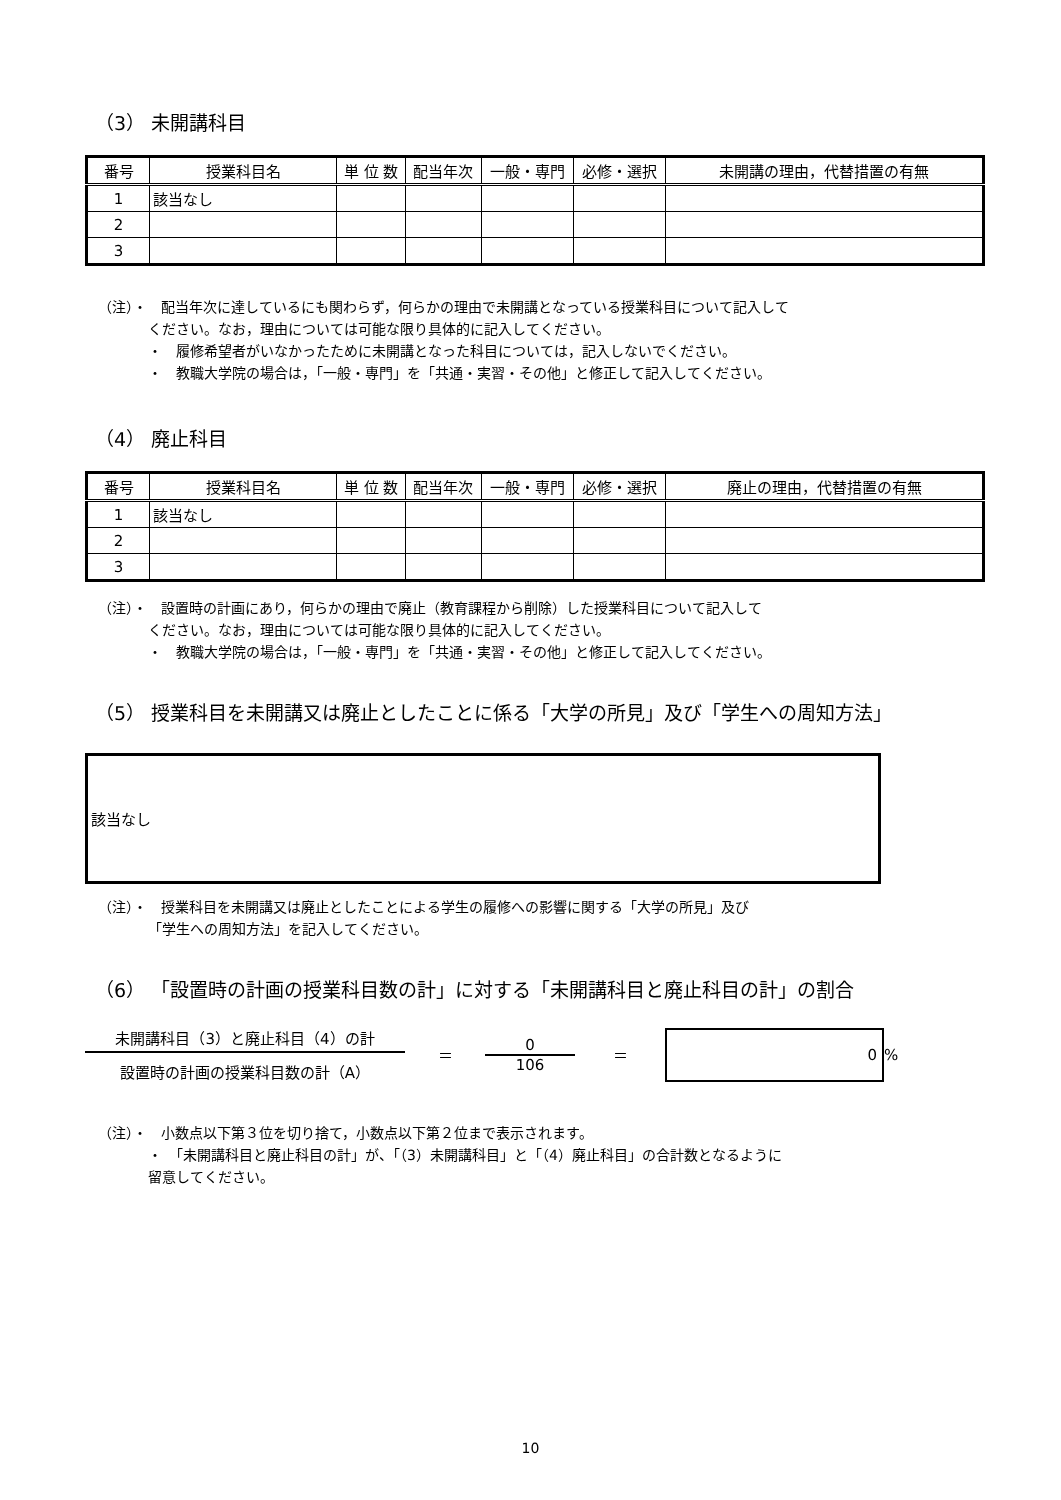（3） 未開講科目
| 番号 | 授業科目名 | 単 位 数 | 配当年次 | 一般・専門 | 必修・選択 | 未開講の理由，代替措置の有無 |
| --- | --- | --- | --- | --- | --- | --- |
| 1 | 該当なし | | | | | |
| 2 | | | | | | |
| 3 | | | | | | |
（注）・　配当年次に達しているにも関わらず，何らかの理由で未開講となっている授業科目について記入して
ください。なお，理由については可能な限り具体的に記入してください。
・　履修希望者がいなかったために未開講となった科目については，記入しないでください。
・　教職大学院の場合は，「一般・専門」を「共通・実習・その他」と修正して記入してください。
（4） 廃止科目
| 番号 | 授業科目名 | 単 位 数 | 配当年次 | 一般・専門 | 必修・選択 | 廃止の理由，代替措置の有無 |
| --- | --- | --- | --- | --- | --- | --- |
| 1 | 該当なし | | | | | |
| 2 | | | | | | |
| 3 | | | | | | |
（注）・　設置時の計画にあり，何らかの理由で廃止（教育課程から削除）した授業科目について記入して
ください。なお，理由については可能な限り具体的に記入してください。
・　教職大学院の場合は，「一般・専門」を「共通・実習・その他」と修正して記入してください。
（5） 授業科目を未開講又は廃止としたことに係る「大学の所見」及び「学生への周知方法」
該当なし
（注）・　授業科目を未開講又は廃止としたことによる学生の履修への影響に関する「大学の所見」及び
「学生への周知方法」を記入してください。
（6） 「設置時の計画の授業科目数の計」に対する「未開講科目と廃止科目の計」の割合
未開講科目（3）と廃止科目（4）の計
設置時の計画の授業科目数の計（A）
＝
0
106
＝
0
%
（注）・　小数点以下第３位を切り捨て，小数点以下第２位まで表示されます。
・　「未開講科目と廃止科目の計」が、「（3）未開講科目」と「（4）廃止科目」の合計数となるように
留意してください。
10